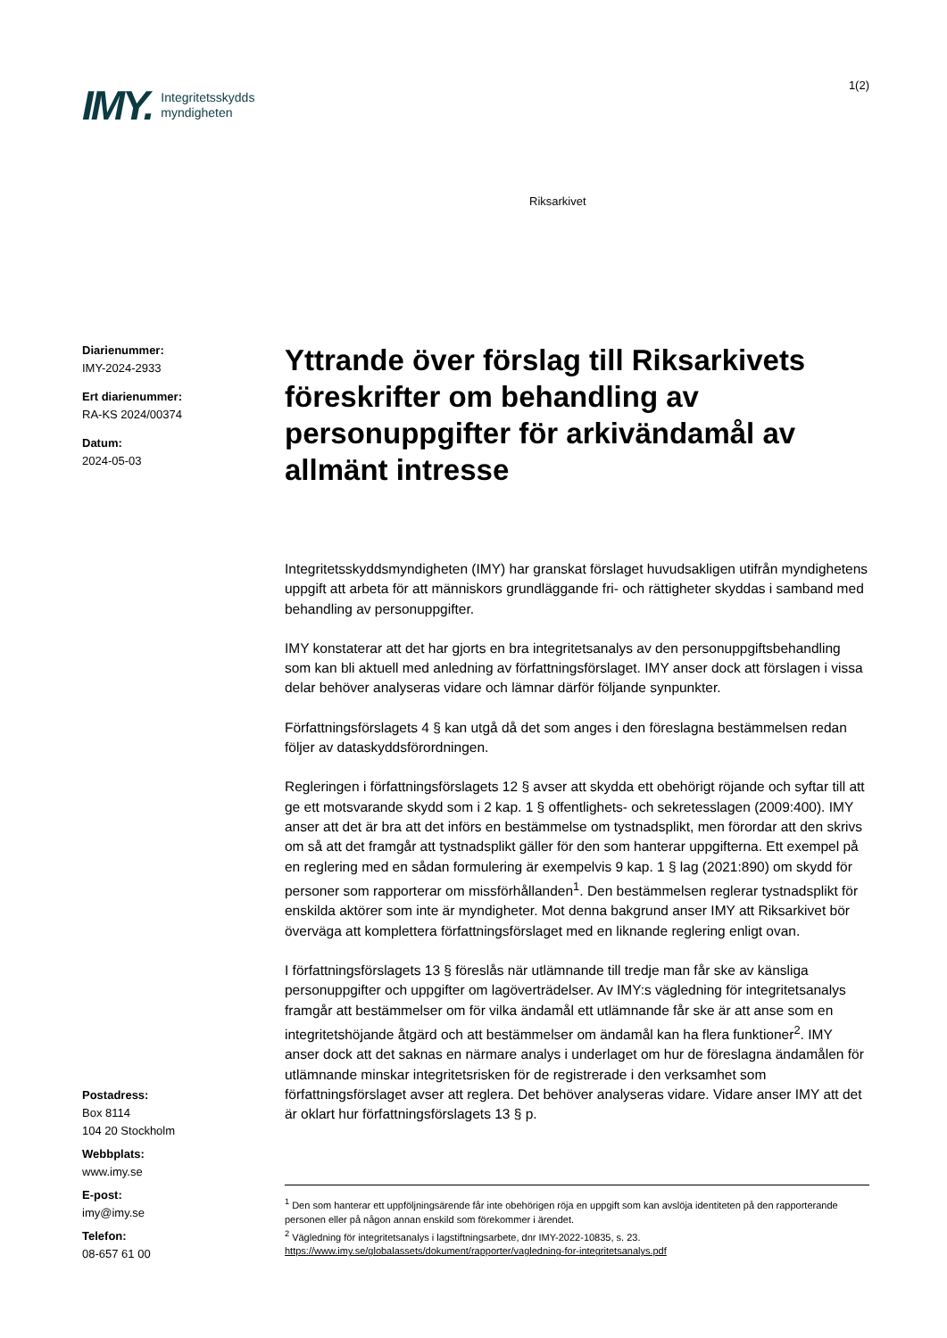IMY. Integritetsskydds
myndigheten
1(2)
Riksarkivet
Diarienummer:
IMY-2024-2933
Ert diarienummer:
RA-KS 2024/00374
Datum:
2024-05-03
Yttrande över förslag till Riksarkivets föreskrifter om behandling av personuppgifter för arkivändamål av allmänt intresse
Integritetsskyddsmyndigheten (IMY) har granskat förslaget huvudsakligen utifrån myndighetens uppgift att arbeta för att människors grundläggande fri- och rättigheter skyddas i samband med behandling av personuppgifter.
IMY konstaterar att det har gjorts en bra integritetsanalys av den personuppgiftsbehandling som kan bli aktuell med anledning av författningsförslaget. IMY anser dock att förslagen i vissa delar behöver analyseras vidare och lämnar därför följande synpunkter.
Författningsförslagets 4 § kan utgå då det som anges i den föreslagna bestämmelsen redan följer av dataskyddsförordningen.
Regleringen i författningsförslagets 12 § avser att skydda ett obehörigt röjande och syftar till att ge ett motsvarande skydd som i 2 kap. 1 § offentlighets- och sekretesslagen (2009:400). IMY anser att det är bra att det införs en bestämmelse om tystnadsplikt, men förordar att den skrivs om så att det framgår att tystnadsplikt gäller för den som hanterar uppgifterna. Ett exempel på en reglering med en sådan formulering är exempelvis 9 kap. 1 § lag (2021:890) om skydd för personer som rapporterar om missförhållanden<sup>1</sup>. Den bestämmelsen reglerar tystnadsplikt för enskilda aktörer som inte är myndigheter. Mot denna bakgrund anser IMY att Riksarkivet bör överväga att komplettera författningsförslaget med en liknande reglering enligt ovan.
I författningsförslagets 13 § föreslås när utlämnande till tredje man får ske av känsliga personuppgifter och uppgifter om lagöverträdelser. Av IMY:s vägledning för integritetsanalys framgår att bestämmelser om för vilka ändamål ett utlämnande får ske är att anse som en integritetshöjande åtgärd och att bestämmelser om ändamål kan ha flera funktioner<sup>2</sup>. IMY anser dock att det saknas en närmare analys i underlaget om hur de föreslagna ändamålen för utlämnande minskar integritetsrisken för de registrerade i den verksamhet som författningsförslaget avser att reglera. Det behöver analyseras vidare. Vidare anser IMY att det är oklart hur författningsförslagets 13 § p.
Postadress:
Box 8114
104 20 Stockholm
Webbplats:
www.imy.se
E-post:
imy@imy.se
Telefon:
08-657 61 00
<sup>1</sup> Den som hanterar ett uppföljningsärende får inte obehörigen röja en uppgift som kan avslöja identiteten på den rapporterande personen eller på någon annan enskild som förekommer i ärendet.
<sup>2</sup> Vägledning för integritetsanalys i lagstiftningsarbete, dnr IMY-2022-10835, s. 23.
https://www.imy.se/globalassets/dokument/rapporter/vagledning-for-integritetsanalys.pdf